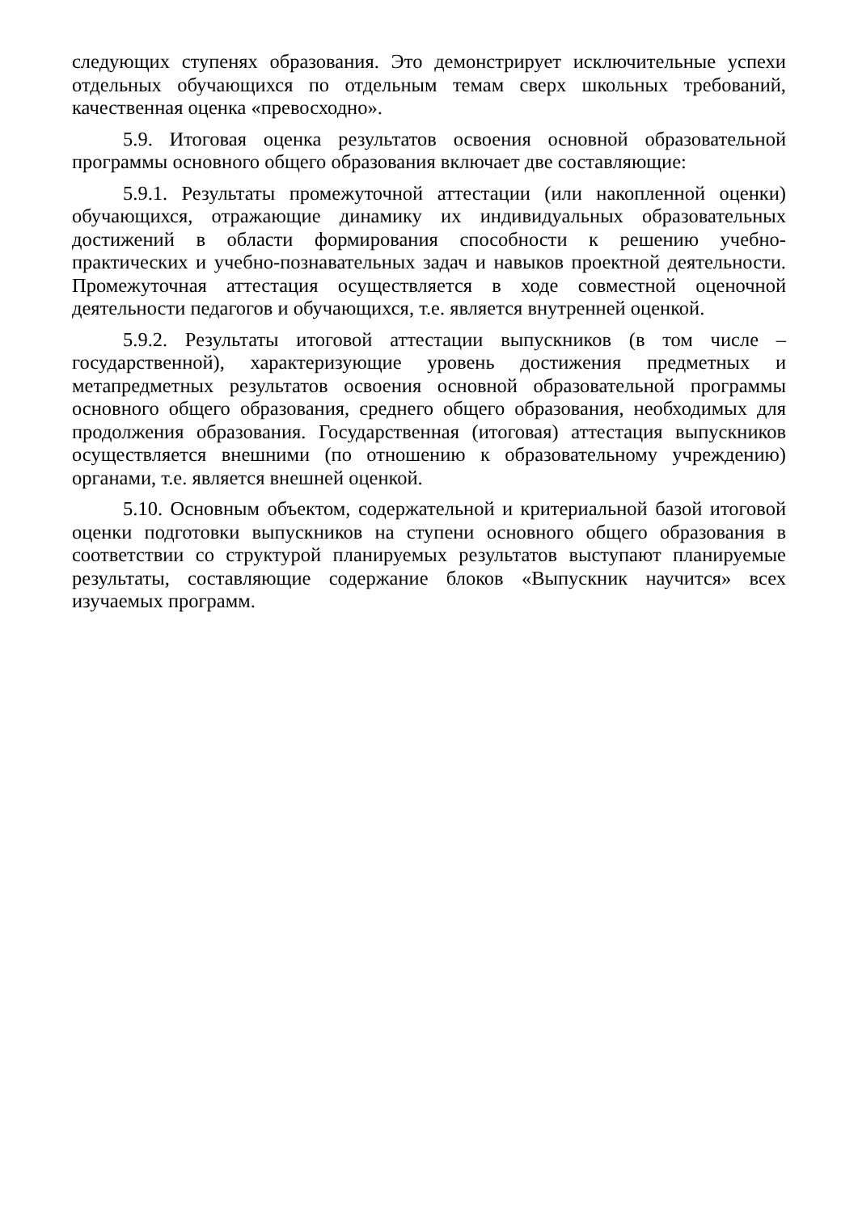следующих ступенях образования. Это демонстрирует исключительные успехи отдельных обучающихся по отдельным темам сверх школьных требований, качественная оценка «превосходно».
5.9. Итоговая оценка результатов освоения основной образовательной программы основного общего образования включает две составляющие:
5.9.1. Результаты промежуточной аттестации (или накопленной оценки) обучающихся, отражающие динамику их индивидуальных образовательных достижений в области формирования способности к решению учебно-практических и учебно-познавательных задач и навыков проектной деятельности. Промежуточная аттестация осуществляется в ходе совместной оценочной деятельности педагогов и обучающихся, т.е. является внутренней оценкой.
5.9.2. Результаты итоговой аттестации выпускников (в том числе – государственной), характеризующие уровень достижения предметных и метапредметных результатов освоения основной образовательной программы основного общего образования, среднего общего образования, необходимых для продолжения образования. Государственная (итоговая) аттестация выпускников осуществляется внешними (по отношению к образовательному учреждению) органами, т.е. является внешней оценкой.
5.10. Основным объектом, содержательной и критериальной базой итоговой оценки подготовки выпускников на ступени основного общего образования в соответствии со структурой планируемых результатов выступают планируемые результаты, составляющие содержание блоков «Выпускник научится» всех изучаемых программ.